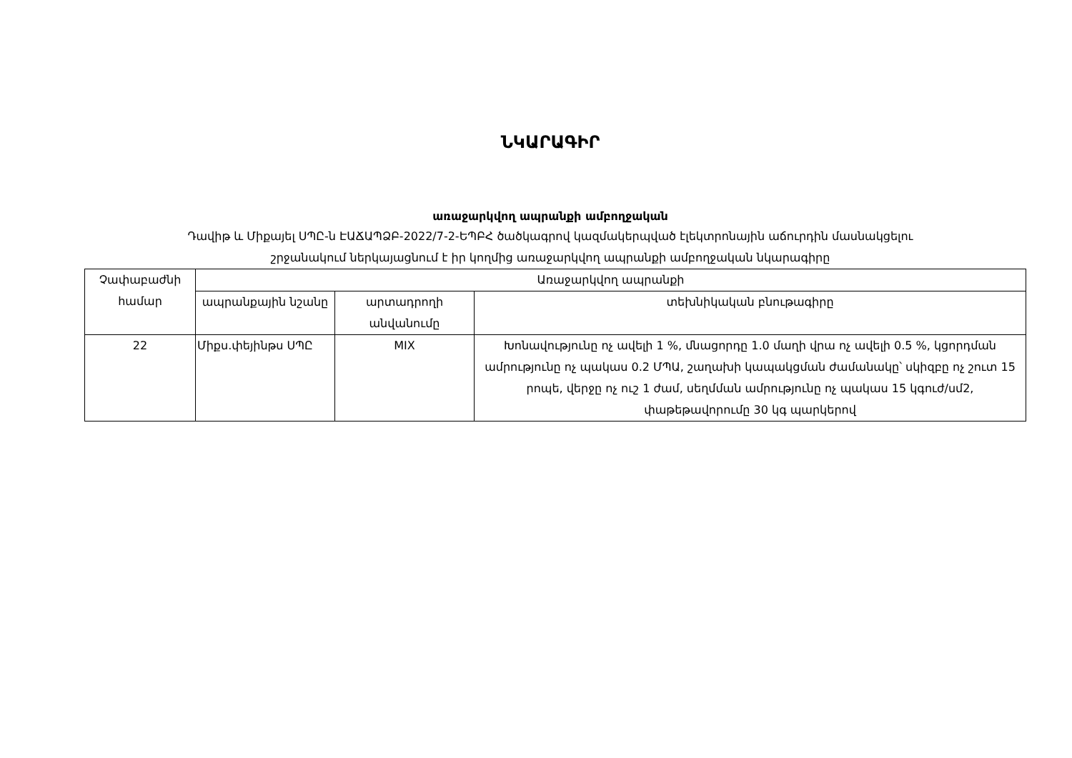ՆԿԱՐԱԳԻՐ
առաջարկվող ապրանքի ամբողջական
Դավիթ և Միքայել ՍՊԸ-ն ԷԱՃԱՊՁԲ-2022/7-2-ԵՊԲՀ ծածկագրով կազմակերպված էլեկտրոնային աճուրդին մասնակցելու
շրջանակում ներկայացնում է իր կողմից առաջարկվող ապրանքի ամբողջական նկարագիրը
| Չափաբաժնի համար | Առաջարկվող ապրանքի | | |
| --- | --- | --- | --- |
| | ապրանքային նշանը | արտադրողի անվանումը | տեխնիկական բնութագիրը |
| 22 | Միքս.փեյինթս ՍՊԸ | MIX | Խոնավությունը ոչ ավելի 1 %, մնացորդը 1.0 մաղի վրա ոչ ավելի 0.5 %, կցորդման ամրությունը ոչ պակաս 0.2 ՄՊԱ, շաղախի կապակցման ժամանակը՝ սկիզբը ոչ շուտ 15 րոպե, վերջը ոչ ուշ 1 ժամ, սեղմման ամրությունը ոչ պակաս 15 կգուժ/սմ2, փաթեթավորումը 30 կգ պարկերով |